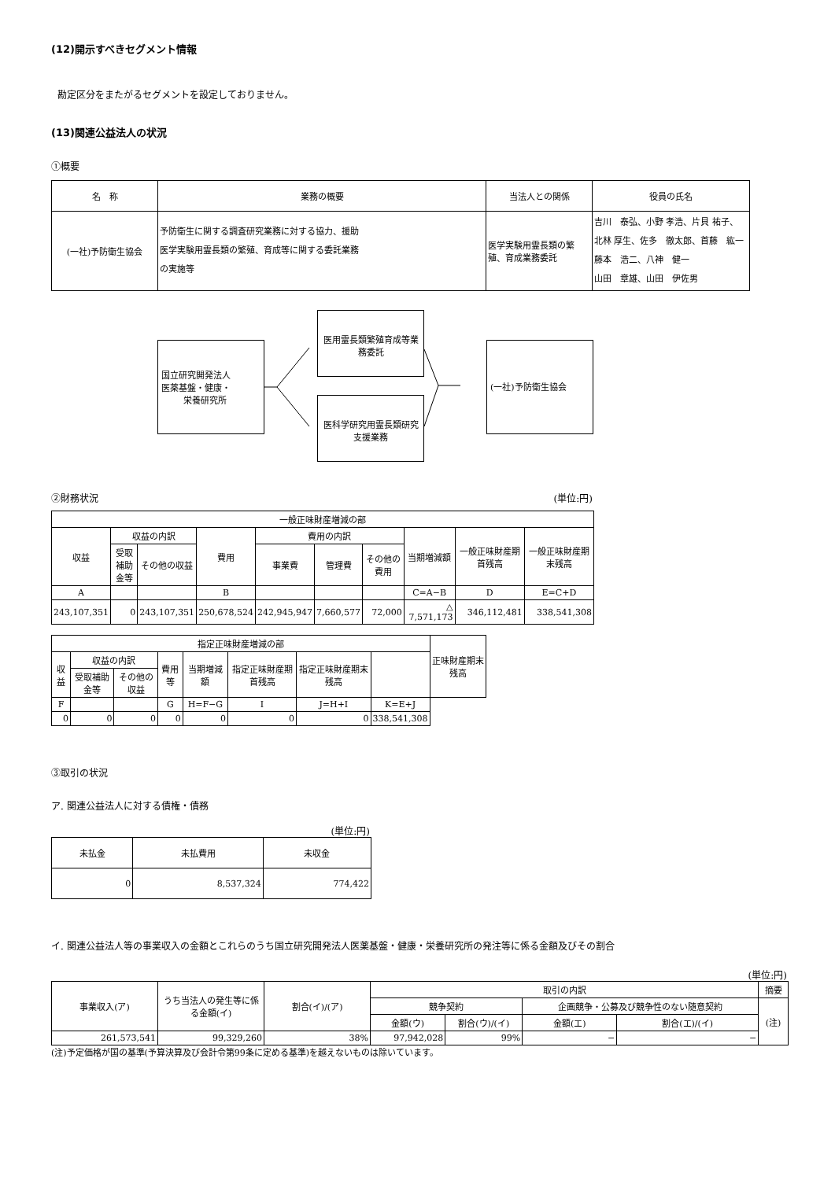(12)開示すべきセグメント情報
勘定区分をまたがるセグメントを設定しておりません。
(13)関連公益法人の状況
①概要
| 名 称 | 業務の概要 | 当法人との関係 | 役員の氏名 |
| --- | --- | --- | --- |
| (一社)予防衛生協会 | 予防衛生に関する調査研究業務に対する協力、援助 医学実験用霊長類の繁殖、育成等に関する委託業務 の実施等 | 医学実験用霊長類の繁殖、育成業務委託 | 吉川 泰弘、小野 孝浩、片貝 祐子、 北林 厚生、佐多 徹太郎、首藤 紘一 藤本 浩二、八神 健一 山田 章雄、山田 伊佐男 |
国立研究開発法人
医薬基盤・健康・
栄養研究所
医用霊長類繁殖育成等業務委託
医科学研究用霊長類研究支援業務
(一社)予防衛生協会
②財務状況 (単位:円)
| 一般正味財産増減の部 | | | | | | | | | |
| 収益 | 収益の内訳 | | 費用 | 費用の内訳 | | | 当期増減額 | 一般正味財産期首残高 | 一般正味財産期末残高 |
| | 受取補助金等 | その他の収益 | | 事業費 | 管理費 | その他の費用 | | | |
| A | | | B | | | | C=A−B | D | E=C+D |
| 243,107,351 | 0 | 243,107,351 | 250,678,524 | 242,945,947 | 7,660,577 | 72,000 | △ 7,571,173 | 346,112,481 | 338,541,308 |
| 指定正味財産増減の部 | | | | | | | | 正味財産期末残高 |
| 収益 | 収益の内訳 | | 費用等 | 当期増減額 | 指定正味財産期首残高 | 指定正味財産期末残高 | | |
| | 受取補助金等 | その他の収益 | | | | | | |
| F | | | G | H=F−G | I | J=H+I | K=E+J | |
| 0 | 0 | 0 | 0 | 0 | 0 | 0 | 338,541,308 | |
③取引の状況
ア. 関連公益法人に対する債権・債務
(単位:円)
| 未払金 | 未払費用 | 未収金 |
| 0 | 8,537,324 | 774,422 |
イ. 関連公益法人等の事業収入の金額とこれらのうち国立研究開発法人医薬基盤・健康・栄養研究所の発注等に係る金額及びその割合
(単位:円)
| 事業収入(ア) | うち当法人の発生等に係る金額(イ) | 割合(イ)/(ア) | 取引の内訳 | | | | 摘要 |
| | | | 競争契約 | | 企画競争・公募及び競争性のない随意契約 | | (注) |
| | | | 金額(ウ) | 割合(ウ)/(イ) | 金額(エ) | 割合(エ)/(イ) | |
| 261,573,541 | 99,329,260 | 38% | 97,942,028 | 99% | − | − | |
(注)予定価格が国の基準(予算決算及び会計令第99条に定める基準)を越えないものは除いています。